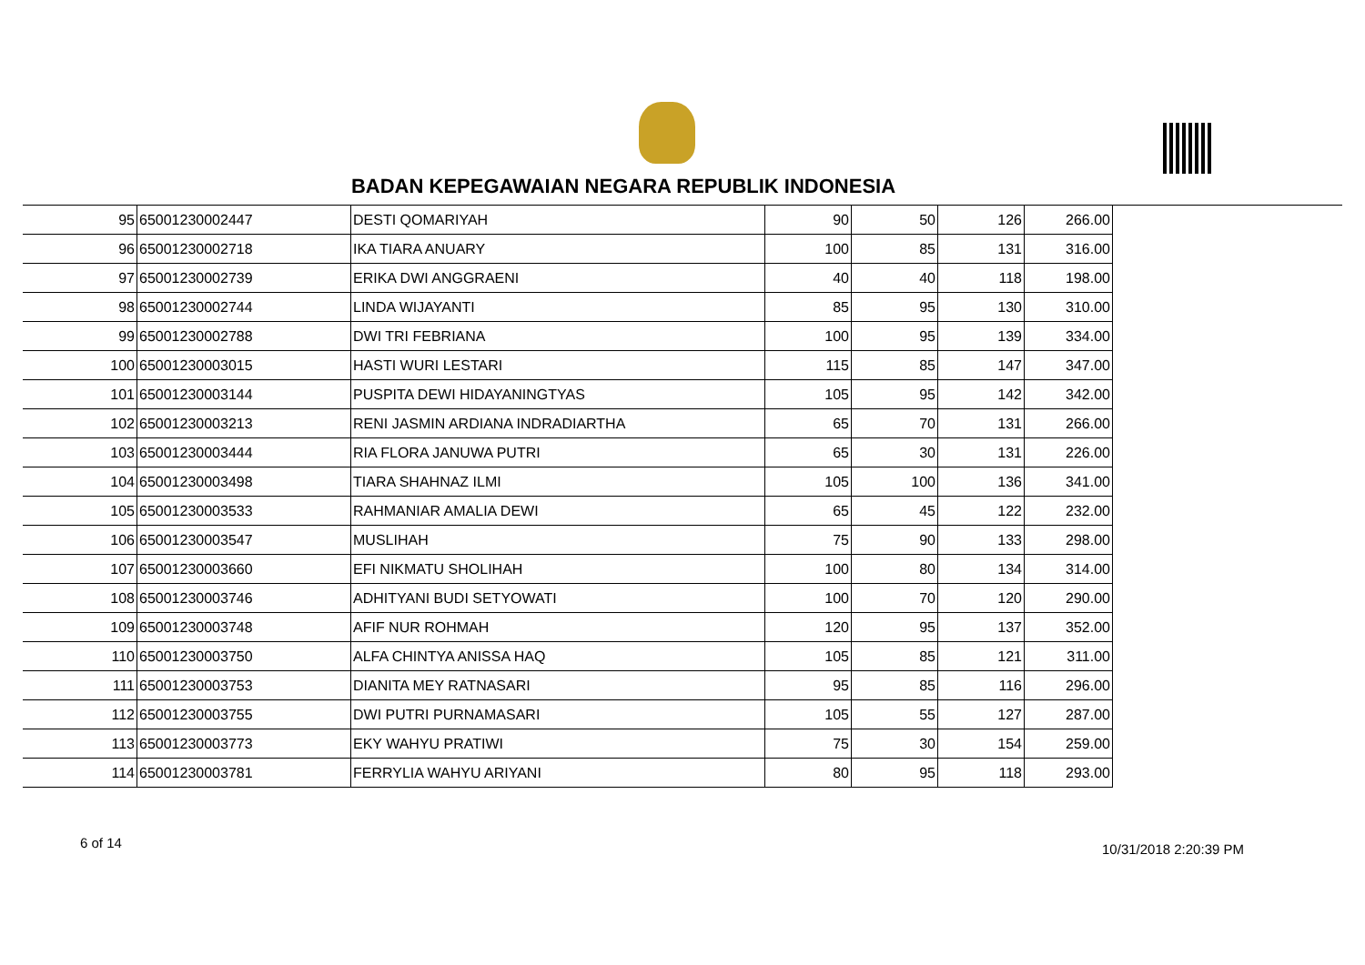BADAN KEPEGAWAIAN NEGARA REPUBLIK INDONESIA
| 95 | 65001230002447 | DESTI QOMARIYAH | 90 | 50 | 126 | 266.00 |
| 96 | 65001230002718 | IKA TIARA ANUARY | 100 | 85 | 131 | 316.00 |
| 97 | 65001230002739 | ERIKA DWI ANGGRAENI | 40 | 40 | 118 | 198.00 |
| 98 | 65001230002744 | LINDA WIJAYANTI | 85 | 95 | 130 | 310.00 |
| 99 | 65001230002788 | DWI TRI FEBRIANA | 100 | 95 | 139 | 334.00 |
| 100 | 65001230003015 | HASTI WURI LESTARI | 115 | 85 | 147 | 347.00 |
| 101 | 65001230003144 | PUSPITA DEWI HIDAYANINGTYAS | 105 | 95 | 142 | 342.00 |
| 102 | 65001230003213 | RENI JASMIN ARDIANA INDRADIARTHA | 65 | 70 | 131 | 266.00 |
| 103 | 65001230003444 | RIA FLORA JANUWA PUTRI | 65 | 30 | 131 | 226.00 |
| 104 | 65001230003498 | TIARA SHAHNAZ ILMI | 105 | 100 | 136 | 341.00 |
| 105 | 65001230003533 | RAHMANIAR AMALIA DEWI | 65 | 45 | 122 | 232.00 |
| 106 | 65001230003547 | MUSLIHAH | 75 | 90 | 133 | 298.00 |
| 107 | 65001230003660 | EFI NIKMATU SHOLIHAH | 100 | 80 | 134 | 314.00 |
| 108 | 65001230003746 | ADHITYANI BUDI SETYOWATI | 100 | 70 | 120 | 290.00 |
| 109 | 65001230003748 | AFIF NUR ROHMAH | 120 | 95 | 137 | 352.00 |
| 110 | 65001230003750 | ALFA CHINTYA ANISSA HAQ | 105 | 85 | 121 | 311.00 |
| 111 | 65001230003753 | DIANITA MEY RATNASARI | 95 | 85 | 116 | 296.00 |
| 112 | 65001230003755 | DWI PUTRI PURNAMASARI | 105 | 55 | 127 | 287.00 |
| 113 | 65001230003773 | EKY WAHYU PRATIWI | 75 | 30 | 154 | 259.00 |
| 114 | 65001230003781 | FERRYLIA WAHYU ARIYANI | 80 | 95 | 118 | 293.00 |
6 of 14 10/31/2018 2:20:39 PM